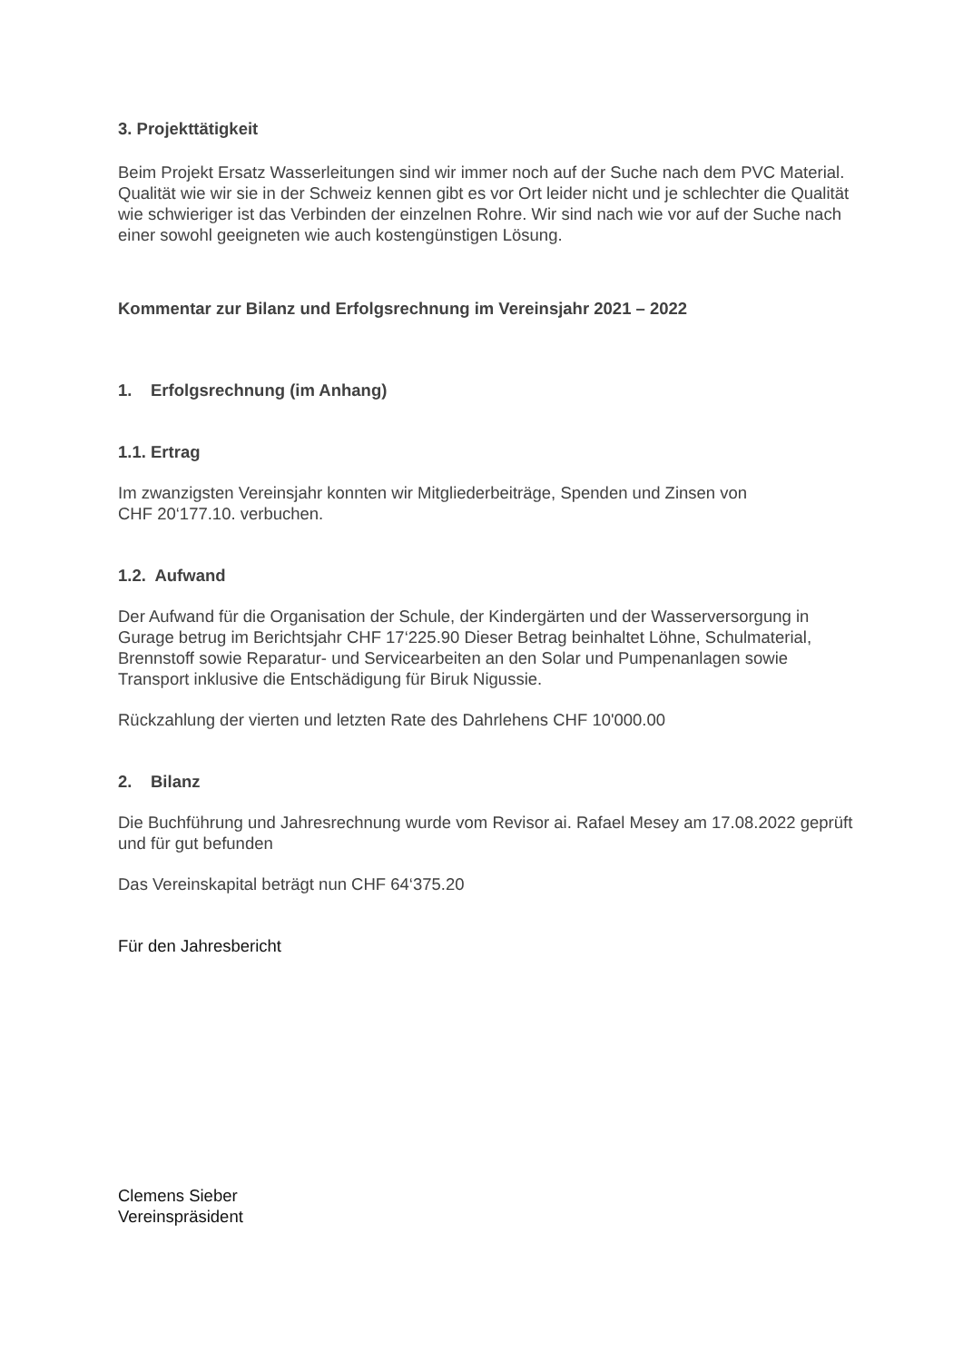3. Projekttätigkeit
Beim Projekt Ersatz Wasserleitungen sind wir immer noch auf der Suche nach dem PVC Material. Qualität wie wir sie in der Schweiz kennen gibt es vor Ort leider nicht und je schlechter die Qualität wie schwieriger ist das Verbinden der einzelnen Rohre. Wir sind nach wie vor auf der Suche nach einer sowohl geeigneten wie auch kostengünstigen Lösung.
Kommentar zur Bilanz und Erfolgsrechnung im Vereinsjahr 2021 – 2022
1. Erfolgsrechnung (im Anhang)
1.1. Ertrag
Im zwanzigsten Vereinsjahr konnten wir Mitgliederbeiträge, Spenden und Zinsen von
CHF 20‘177.10. verbuchen.
1.2. Aufwand
Der Aufwand für die Organisation der Schule, der Kindergärten und der Wasserversorgung in Gurage betrug im Berichtsjahr CHF 17‘225.90 Dieser Betrag beinhaltet Löhne, Schulmaterial, Brennstoff sowie Reparatur- und Servicearbeiten an den Solar und Pumpenanlagen sowie Transport inklusive die Entschädigung für Biruk Nigussie.
Rückzahlung der vierten und letzten Rate des Dahrlehens CHF 10'000.00
2. Bilanz
Die Buchführung und Jahresrechnung wurde vom Revisor ai. Rafael Mesey am 17.08.2022 geprüft und für gut befunden
Das Vereinskapital beträgt nun CHF 64‘375.20
Für den Jahresbericht
Clemens Sieber
Vereinspräsident